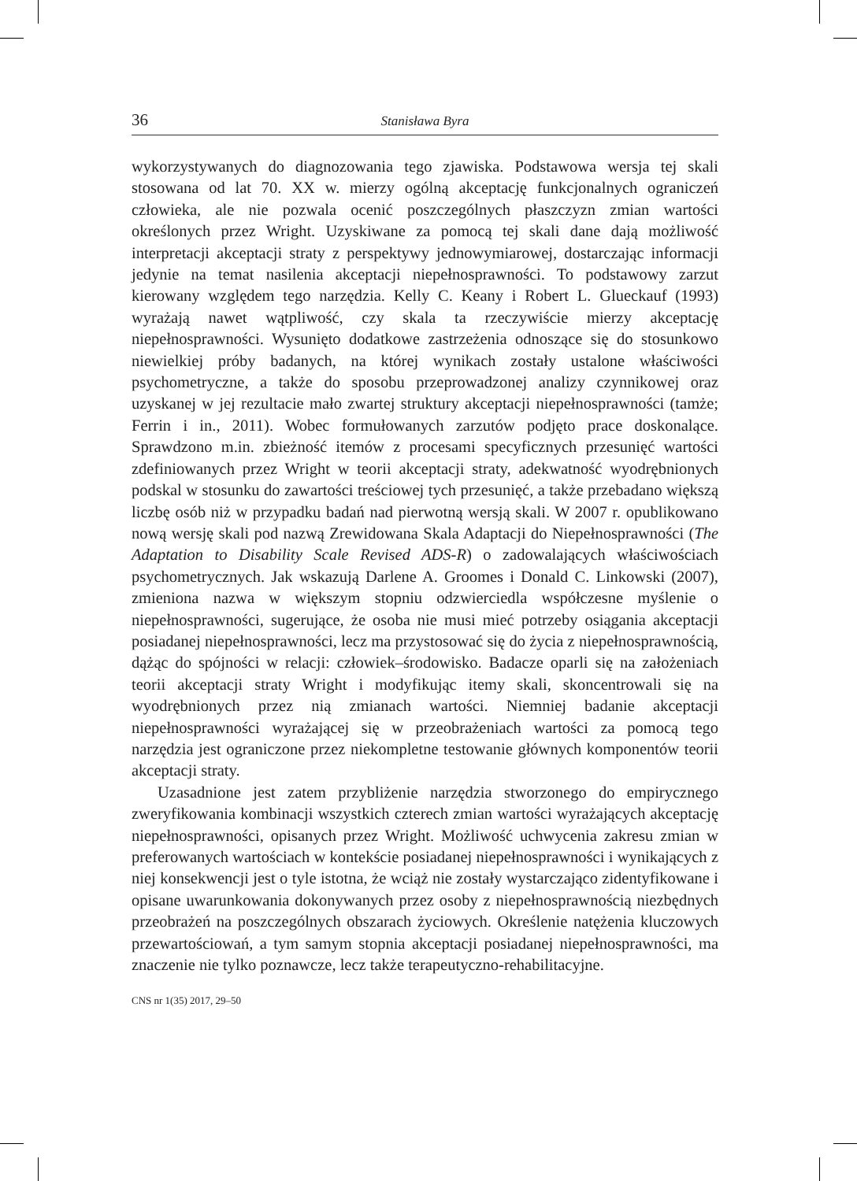36 Stanisława Byra
wykorzystywanych do diagnozowania tego zjawiska. Podstawowa wersja tej skali stosowana od lat 70. XX w. mierzy ogólną akceptację funkcjonalnych ograniczeń człowieka, ale nie pozwala ocenić poszczególnych płaszczyzn zmian wartości określonych przez Wright. Uzyskiwane za pomocą tej skali dane dają możliwość interpretacji akceptacji straty z perspektywy jednowymiarowej, dostarczając informacji jedynie na temat nasilenia akceptacji niepełnosprawności. To podstawowy zarzut kierowany względem tego narzędzia. Kelly C. Keany i Robert L. Glueckauf (1993) wyrażają nawet wątpliwość, czy skala ta rzeczywiście mierzy akceptację niepełnosprawności. Wysunięto dodatkowe zastrzeżenia odnoszące się do stosunkowo niewielkiej próby badanych, na której wynikach zostały ustalone właściwości psychometryczne, a także do sposobu przeprowadzonej analizy czynnikowej oraz uzyskanej w jej rezultacie mało zwartej struktury akceptacji niepełnosprawności (tamże; Ferrin i in., 2011). Wobec formułowanych zarzutów podjęto prace doskonalące. Sprawdzono m.in. zbieżność itemów z procesami specyficznych przesunięć wartości zdefiniowanych przez Wright w teorii akceptacji straty, adekwatność wyodrębnionych podskal w stosunku do zawartości treściowej tych przesunięć, a także przebadano większą liczbę osób niż w przypadku badań nad pierwotną wersją skali. W 2007 r. opublikowano nową wersję skali pod nazwą Zrewidowana Skala Adaptacji do Niepełnosprawności (The Adaptation to Disability Scale Revised ADS-R) o zadowalających właściwościach psychometrycznych. Jak wskazują Darlene A. Groomes i Donald C. Linkowski (2007), zmieniona nazwa w większym stopniu odzwierciedla współczesne myślenie o niepełnosprawności, sugerujące, że osoba nie musi mieć potrzeby osiągania akceptacji posiadanej niepełnosprawności, lecz ma przystosować się do życia z niepełnosprawnością, dążąc do spójności w relacji: człowiek–środowisko. Badacze oparli się na założeniach teorii akceptacji straty Wright i modyfikując itemy skali, skoncentrowali się na wyodrębnionych przez nią zmianach wartości. Niemniej badanie akceptacji niepełnosprawności wyrażającej się w przeobrażeniach wartości za pomocą tego narzędzia jest ograniczone przez niekompletne testowanie głównych komponentów teorii akceptacji straty.
Uzasadnione jest zatem przybliżenie narzędzia stworzonego do empirycznego zweryfikowania kombinacji wszystkich czterech zmian wartości wyrażających akceptację niepełnosprawności, opisanych przez Wright. Możliwość uchwycenia zakresu zmian w preferowanych wartościach w kontekście posiadanej niepełnosprawności i wynikających z niej konsekwencji jest o tyle istotna, że wciąż nie zostały wystarczająco zidentyfikowane i opisane uwarunkowania dokonywanych przez osoby z niepełnosprawnością niezbędnych przeobrażeń na poszczególnych obszarach życiowych. Określenie natężenia kluczowych przewartościowań, a tym samym stopnia akceptacji posiadanej niepełnosprawności, ma znaczenie nie tylko poznawcze, lecz także terapeutyczno-rehabilitacyjne.
CNS nr 1(35) 2017, 29–50